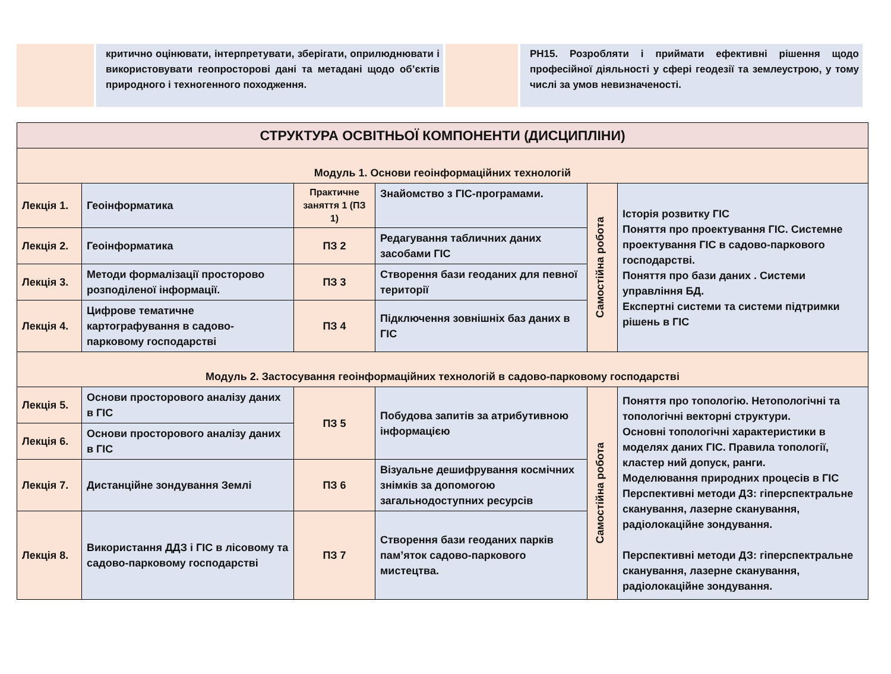критично оцінювати, інтерпретувати, зберігати, оприлюднювати і використовувати геопросторові дані та метадані щодо об’єктів природного і техногенного походження.
РН15. Розробляти і приймати ефективні рішення щодо професійної діяльності у сфері геодезії та землеустрою, у тому числі за умов невизначеності.
| СТРУКТУРА ОСВІТНЬОЇ КОМПОНЕНТИ (ДИСЦИПЛІНИ) | | | | | |
| Модуль 1. Основи геоінформаційних технологій | | | | | |
| Лекція 1. | Геоінформатика | Практичне заняття 1 (ПЗ 1) | Знайомство з ГІС-програмами. | Самостійна робота | Історія розвитку ГІС Поняття про проектування ГІС. Системне проектування ГІС в садово-паркового господарстві. Поняття про бази даних . Системи управління БД. Експертні системи та системи підтримки рішень в ГІС |
| Лекція 2. | Геоінформатика | ПЗ 2 | Редагування табличних даних засобами ГІС | | |
| Лекція 3. | Методи формалізації просторово розподіленої інформації. | ПЗ 3 | Створення бази геоданих для певної території | | |
| Лекція 4. | Цифрове тематичне картографування в садово-парковому господарстві | ПЗ 4 | Підключення зовнішніх баз даних в ГІС | | |
| Модуль 2. Застосування геоінформаційних технологій в садово-парковому господарстві | | | | | |
| Лекція 5. | Основи просторового аналізу даних в ГІС | ПЗ 5 | Побудова запитів за атрибутивною інформацією | Самостійна робота | Поняття про топологію. Нетопологічні та топологічні векторні структури. Основні топологічні характеристики в моделях даних ГІС. Правила топології, кластер ний допуск, ранги. Моделювання природних процесів в ГІС Перспективні методи ДЗ: гіперспектральне сканування, лазерне сканування, радіолокаційне зондування. Перспективні методи ДЗ: гіперспектральне сканування, лазерне сканування, радіолокаційне зондування. |
| Лекція 6. | Основи просторового аналізу даних в ГІС | | | | |
| Лекція 7. | Дистанційне зондування Землі | ПЗ 6 | Візуальне дешифрування космічних знімків за допомогою загальнодоступних ресурсів | | |
| Лекція 8. | Використання ДДЗ і ГІС в лісовому та садово-парковому господарстві | ПЗ 7 | Створення бази геоданих парків пам’яток садово-паркового мистецтва. | | |